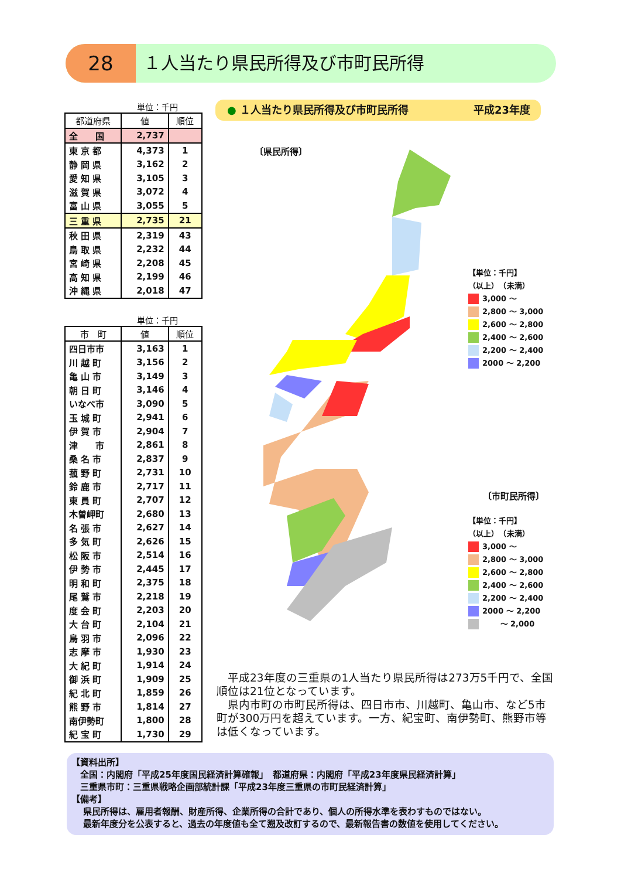28 １人当たり県民所得及び市町民所得
単位：千円
| 都道府県 | 値 | 順位 |
| --- | --- | --- |
| 全 国 | 2,737 | |
| 東 京 都 | 4,373 | 1 |
| 静 岡 県 | 3,162 | 2 |
| 愛 知 県 | 3,105 | 3 |
| 滋 賀 県 | 3,072 | 4 |
| 富 山 県 | 3,055 | 5 |
| 三 重 県 | 2,735 | 21 |
| 秋 田 県 | 2,319 | 43 |
| 鳥 取 県 | 2,232 | 44 |
| 宮 崎 県 | 2,208 | 45 |
| 高 知 県 | 2,199 | 46 |
| 沖 縄 県 | 2,018 | 47 |
単位：千円
| 市 町 | 値 | 順位 |
| --- | --- | --- |
| 四日市市 | 3,163 | 1 |
| 川 越 町 | 3,156 | 2 |
| 亀 山 市 | 3,149 | 3 |
| 朝 日 町 | 3,146 | 4 |
| いなべ市 | 3,090 | 5 |
| 玉 城 町 | 2,941 | 6 |
| 伊 賀 市 | 2,904 | 7 |
| 津 市 | 2,861 | 8 |
| 桑 名 市 | 2,837 | 9 |
| 菰 野 町 | 2,731 | 10 |
| 鈴 鹿 市 | 2,717 | 11 |
| 東 員 町 | 2,707 | 12 |
| 木曽岬町 | 2,680 | 13 |
| 名 張 市 | 2,627 | 14 |
| 多 気 町 | 2,626 | 15 |
| 松 阪 市 | 2,514 | 16 |
| 伊 勢 市 | 2,445 | 17 |
| 明 和 町 | 2,375 | 18 |
| 尾 鷲 市 | 2,218 | 19 |
| 度 会 町 | 2,203 | 20 |
| 大 台 町 | 2,104 | 21 |
| 鳥 羽 市 | 2,096 | 22 |
| 志 摩 市 | 1,930 | 23 |
| 大 紀 町 | 1,914 | 24 |
| 御 浜 町 | 1,909 | 25 |
| 紀 北 町 | 1,859 | 26 |
| 熊 野 市 | 1,814 | 27 |
| 南伊勢町 | 1,800 | 28 |
| 紀 宝 町 | 1,730 | 29 |
● １人当たり県民所得及び市町民所得 平成23年度
〔県民所得〕
【単位：千円】
（以上）　（未満）
3,000 ～
2,800 ～ 3,000
2,600 ～ 2,800
2,400 ～ 2,600
2,200 ～ 2,400
2000 ～ 2,200
〔市町民所得〕
【単位：千円】
（以上）　（未満）
3,000 ～
2,800 ～ 3,000
2,600 ～ 2,800
2,400 ～ 2,600
2,200 ～ 2,400
2000 ～ 2,200
　　 ～ 2,000
　平成23年度の三重県の1人当たり県民所得は273万5千円で、全国順位は21位となっています。
　県内市町の市町民所得は、四日市市、川越町、亀山市、など5市町が300万円を超えています。一方、紀宝町、南伊勢町、熊野市等は低くなっています。
【資料出所】
　全国：内閣府「平成25年度国民経済計算確報」　都道府県：内閣府「平成23年度県民経済計算」
　三重県市町：三重県戦略企画部統計課「平成23年度三重県の市町民経済計算」
【備考】
　 県民所得は、雇用者報酬、財産所得、企業所得の合計であり、個人の所得水準を表わすものではない。
　 最新年度分を公表すると、過去の年度値も全て遡及改訂するので、最新報告書の数値を使用してください。